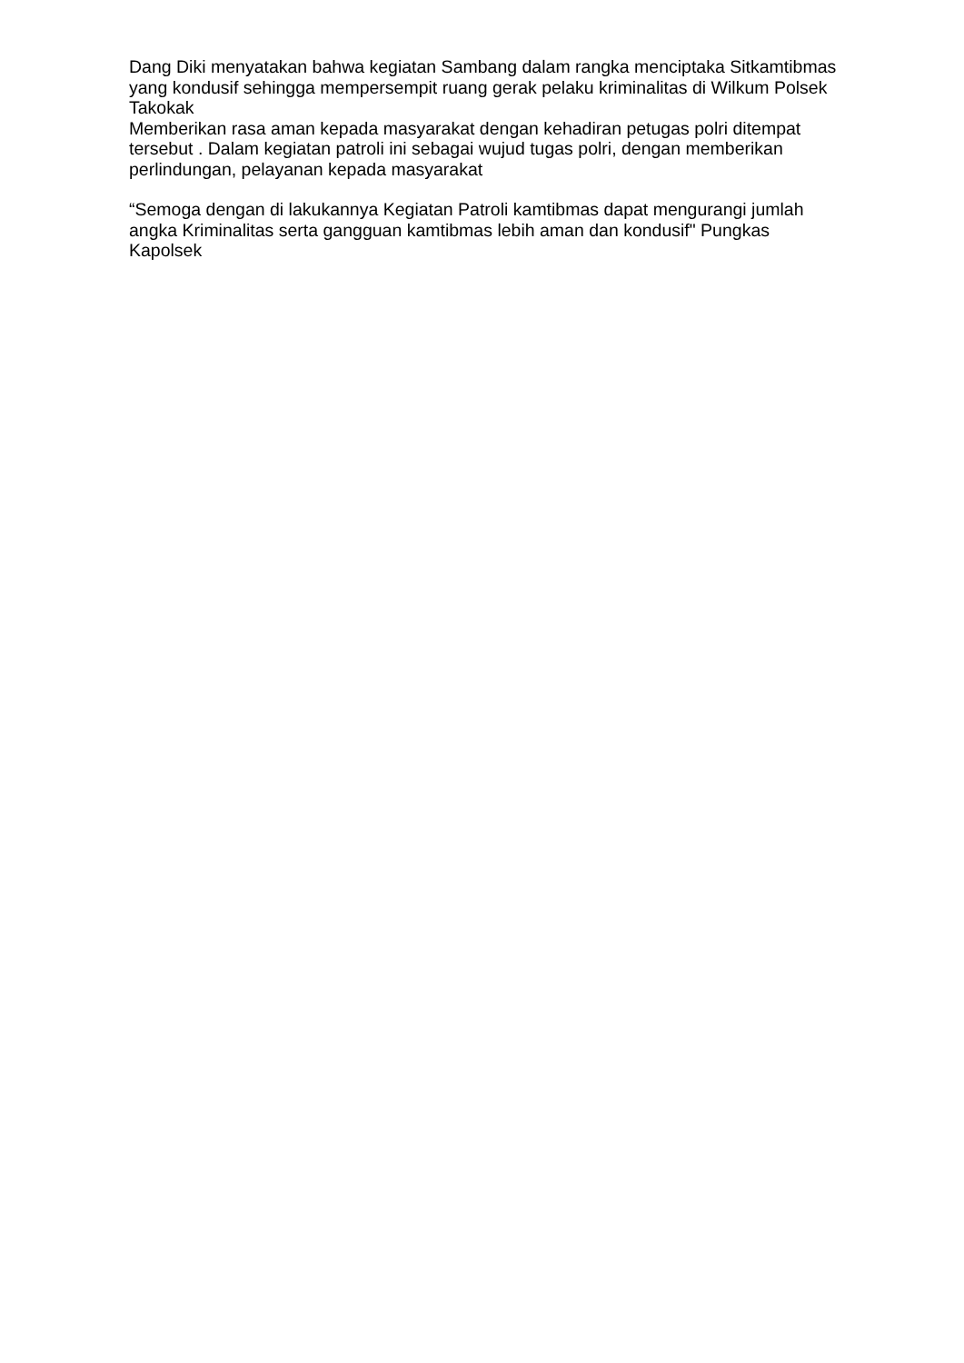Dang Diki menyatakan bahwa kegiatan Sambang dalam rangka menciptaka Sitkamtibmas yang kondusif sehingga mempersempit ruang gerak pelaku kriminalitas di Wilkum Polsek Takokak
Memberikan rasa aman kepada masyarakat dengan kehadiran petugas polri ditempat tersebut . Dalam kegiatan patroli ini sebagai wujud tugas polri, dengan memberikan perlindungan, pelayanan kepada masyarakat
“Semoga dengan di lakukannya Kegiatan Patroli kamtibmas dapat mengurangi jumlah angka Kriminalitas serta gangguan kamtibmas lebih aman dan kondusif" Pungkas Kapolsek